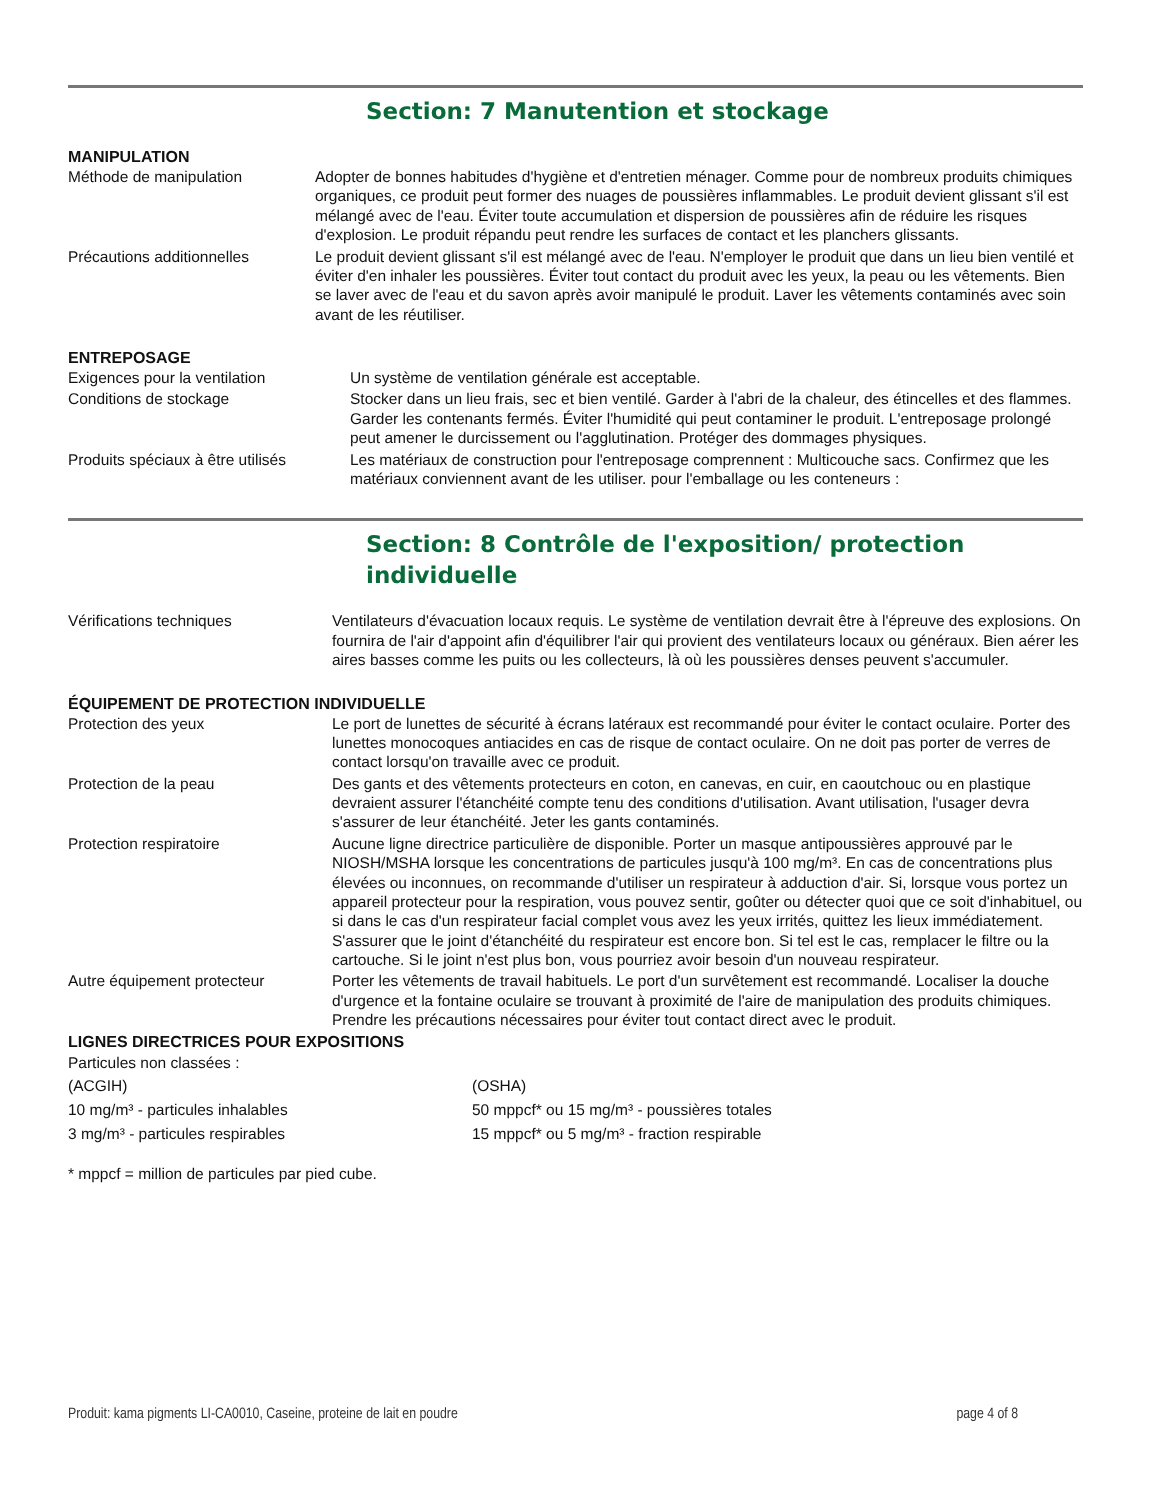Section: 7 Manutention et stockage
MANIPULATION
| Méthode de manipulation | Adopter de bonnes habitudes d'hygiène et d'entretien ménager. Comme pour de nombreux produits chimiques organiques, ce produit peut former des nuages de poussières inflammables. Le produit devient glissant s'il est mélangé avec de l'eau. Éviter toute accumulation et dispersion de poussières afin de réduire les risques d'explosion. Le produit répandu peut rendre les surfaces de contact et les planchers glissants. |
| Précautions additionnelles | Le produit devient glissant s'il est mélangé avec de l'eau. N'employer le produit que dans un lieu bien ventilé et éviter d'en inhaler les poussières. Éviter tout contact du produit avec les yeux, la peau ou les vêtements. Bien se laver avec de l'eau et du savon après avoir manipulé le produit. Laver les vêtements contaminés avec soin avant de les réutiliser. |
ENTREPOSAGE
| Exigences pour la ventilation | Un système de ventilation générale est acceptable. |
| Conditions de stockage | Stocker dans un lieu frais, sec et bien ventilé. Garder à l'abri de la chaleur, des étincelles et des flammes. Garder les contenants fermés. Éviter l'humidité qui peut contaminer le produit. L'entreposage prolongé peut amener le durcissement ou l'agglutination. Protéger des dommages physiques. |
| Produits spéciaux à être utilisés | Les matériaux de construction pour l'entreposage comprennent : Multicouche sacs. Confirmez que les matériaux conviennent avant de les utiliser. pour l'emballage ou les conteneurs : |
Section: 8 Contrôle de l'exposition/ protection
individuelle
| Vérifications techniques | Ventilateurs d'évacuation locaux requis. Le système de ventilation devrait être à l'épreuve des explosions. On fournira de l'air d'appoint afin d'équilibrer l'air qui provient des ventilateurs locaux ou généraux. Bien aérer les aires basses comme les puits ou les collecteurs, là où les poussières denses peuvent s'accumuler. |
ÉQUIPEMENT DE PROTECTION INDIVIDUELLE
| Protection des yeux | Le port de lunettes de sécurité à écrans latéraux est recommandé pour éviter le contact oculaire. Porter des lunettes monocoques antiacides en cas de risque de contact oculaire. On ne doit pas porter de verres de contact lorsqu'on travaille avec ce produit. |
| Protection de la peau | Des gants et des vêtements protecteurs en coton, en canevas, en cuir, en caoutchouc ou en plastique devraient assurer l'étanchéité compte tenu des conditions d'utilisation. Avant utilisation, l'usager devra s'assurer de leur étanchéité. Jeter les gants contaminés. |
| Protection respiratoire | Aucune ligne directrice particulière de disponible. Porter un masque antipoussières approuvé par le NIOSH/MSHA lorsque les concentrations de particules jusqu'à 100 mg/m³. En cas de concentrations plus élevées ou inconnues, on recommande d'utiliser un respirateur à adduction d'air. Si, lorsque vous portez un appareil protecteur pour la respiration, vous pouvez sentir, goûter ou détecter quoi que ce soit d'inhabituel, ou si dans le cas d'un respirateur facial complet vous avez les yeux irrités, quittez les lieux immédiatement. S'assurer que le joint d'étanchéité du respirateur est encore bon. Si tel est le cas, remplacer le filtre ou la cartouche. Si le joint n'est plus bon, vous pourriez avoir besoin d'un nouveau respirateur. |
| Autre équipement protecteur | Porter les vêtements de travail habituels. Le port d'un survêtement est recommandé. Localiser la douche d'urgence et la fontaine oculaire se trouvant à proximité de l'aire de manipulation des produits chimiques. Prendre les précautions nécessaires pour éviter tout contact direct avec le produit. |
LIGNES DIRECTRICES POUR EXPOSITIONS
| Particules non classées : | |
| (ACGIH) | (OSHA) |
| 10 mg/m³ - particules inhalables | 50 mppcf* ou 15 mg/m³ - poussières totales |
| 3 mg/m³ - particules respirables | 15 mppcf* ou 5 mg/m³ - fraction respirable |
* mppcf = million de particules par pied cube.
Produit: kama pigments LI-CA0010, Caseine, proteine de lait en poudre page 4 of 8